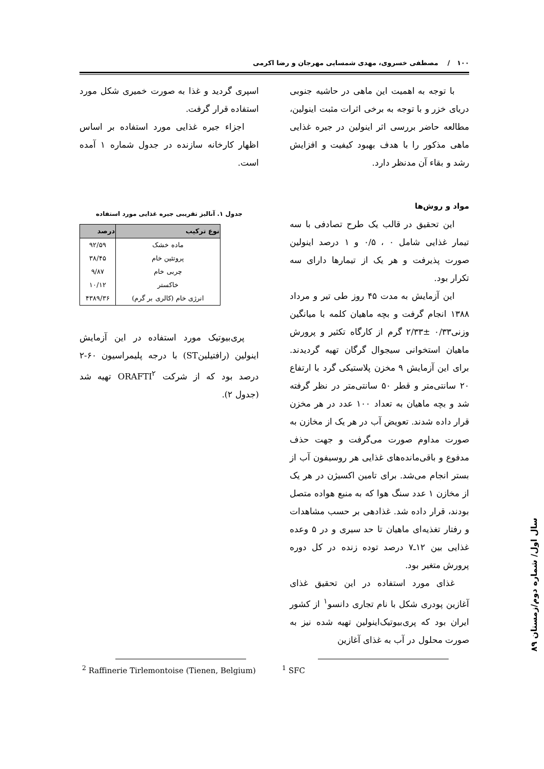۱۰۰ / مصطفی خسروی، مهدی شمسایی مهرجان و رضا اکرمی
با توجه به اهمیت این ماهی در حاشیه جنوبی دریای خزر و با توجه به برخی اثرات مثبت اینولین، مطالعه حاضر بررسی اثر اینولین در جیره غذایی ماهی مذکور را با هدف بهبود کیفیت و افزایش رشد و بقاء آن مدنظر دارد.
مواد و روش‌ها
این تحقیق در قالب یک طرح تصادفی با سه تیمار غذایی شامل ۰ ، ۰/۵ و ۱ درصد اینولین صورت پذیرفت و هر یک از تیمارها دارای سه تکرار بود.
این آزمایش به مدت ۴۵ روز طی تیر و مرداد ۱۳۸۸ انجام گرفت و بچه ماهیان کلمه با میانگین وزنی۰/۳۳ ±۲/۳۳ گرم از کارگاه تکثیر و پرورش ماهیان استخوانی سیجوال گرگان تهیه گردیدند. برای این آزمایش ۹ مخزن پلاستیکی گرد با ارتفاع ۲۰ سانتی‌متر و قطر ۵۰ سانتی‌متر در نظر گرفته شد و بچه ماهیان به تعداد ۱۰۰ عدد در هر مخزن قرار داده شدند. تعویض آب در هر یک از مخازن به صورت مداوم صورت می‌گرفت و جهت حذف مدفوع و باقی‌مانده‌های غذایی هر روسیفون آب از بستر انجام می‌شد. برای تامین اکسیژن در هر یک از مخازن ۱ عدد سنگ هوا که به منبع هواده متصل بودند، قرار داده شد. غذادهی بر حسب مشاهدات و رفتار تغذیه‌ای ماهیان تا حد سیری و در ۵ وعده غذایی بین ۱۲ـ۷ درصد توده زنده در کل دوره پرورش متغیر بود.
غذای مورد استفاده در این تحقیق غذای آغازین پودری شکل با نام تجاری دانسو<sup>۱</sup> از کشور ایران بود که پری‌بیوتیک‌اینولین تهیه شده نیز به صورت محلول در آب به غذای آغازین
اسپری گردید و غذا به صورت خمیری شکل مورد استفاده قرار گرفت.
اجزاء جیره غذایی مورد استفاده بر اساس اظهار کارخانه سازنده در جدول شماره ۱ آمده است.
جدول ۱. آنالیز تقریبی جیره غذایی مورد استفاده
| نوع ترکیب | درصد |
| --- | --- |
| ماده خشک | ۹۲/۵۹ |
| پروتئین خام | ۳۸/۴۵ |
| چربی خام | ۹/۸۷ |
| خاکستر | ۱۰/۱۲ |
| انرژی خام (کالری بر گرم) | ۴۳۸۹/۳۶ |
پری‌بیوتیک مورد استفاده در این آزمایش اینولین (رافتیلینST) با درجه پلیمراسیون ۶۰-۲ درصد بود که از شرکت ORAFTI<sup>۲</sup> تهیه شد (جدول ۲).
<sup>1</sup> SFC
<sup>2</sup> Raffinerie Tirlemontoise (Tienen, Belgium)
سال اول/ شماره دوم/زمستان ۸۹